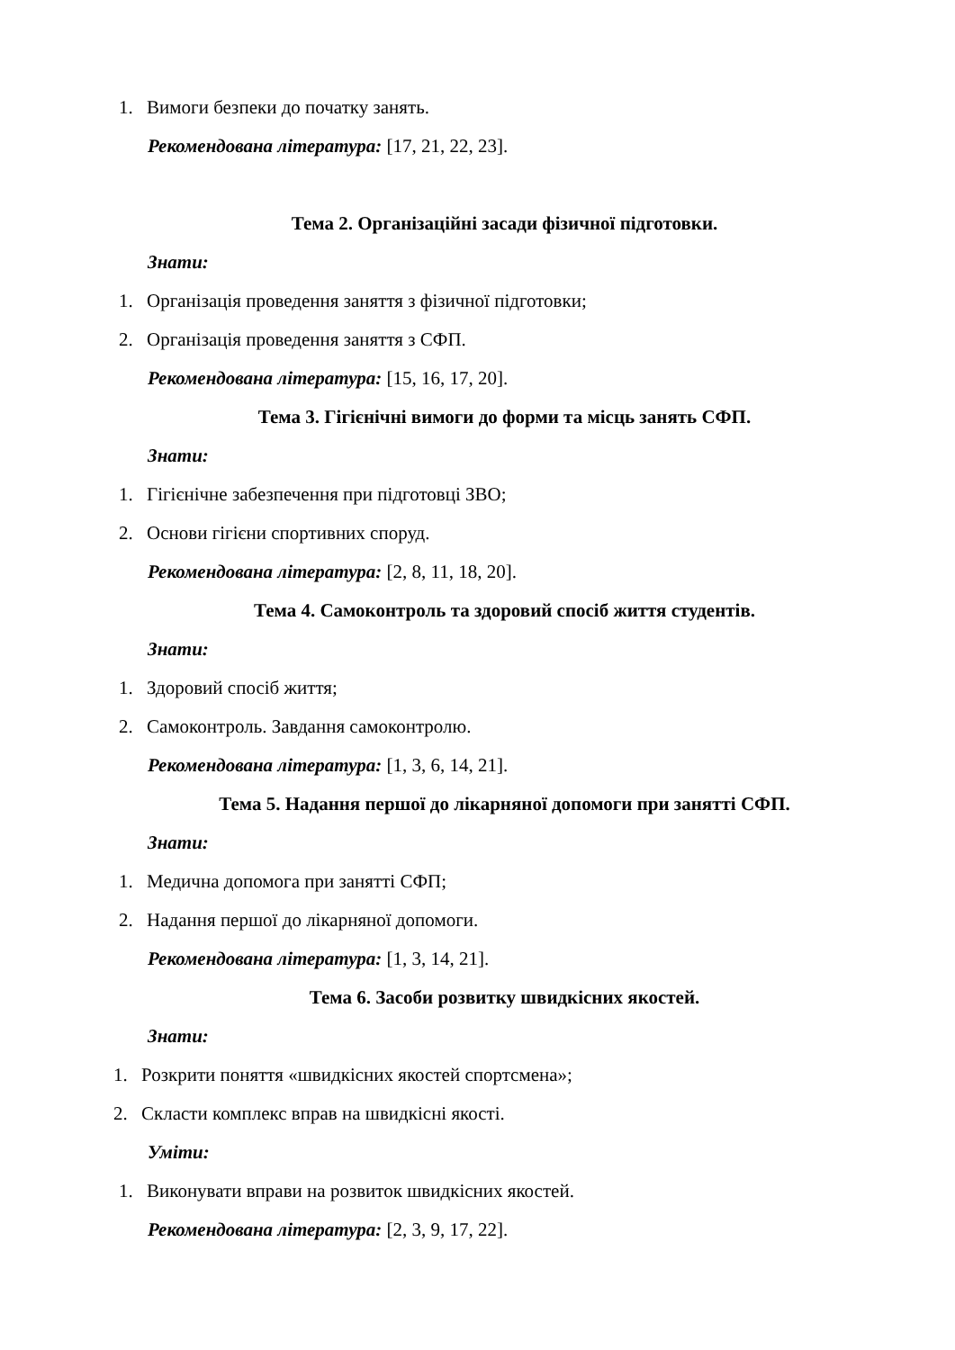1. Вимоги безпеки до початку занять.
Рекомендована література: [17, 21, 22, 23].
Тема 2. Організаційні засади фізичної підготовки.
Знати:
1. Організація проведення заняття з фізичної підготовки;
2. Організація проведення заняття з СФП.
Рекомендована література: [15, 16, 17, 20].
Тема 3. Гігієнічні вимоги до форми та місць занять СФП.
Знати:
1. Гігієнічне забезпечення при підготовці ЗВО;
2. Основи гігієни спортивних споруд.
Рекомендована література: [2, 8, 11, 18, 20].
Тема 4. Самоконтроль та здоровий спосіб життя студентів.
Знати:
1. Здоровий спосіб життя;
2. Самоконтроль. Завдання самоконтролю.
Рекомендована література: [1, 3, 6, 14, 21].
Тема 5. Надання першої до лікарняної допомоги при занятті СФП.
Знати:
1. Медична допомога при занятті СФП;
2. Надання першої до лікарняної допомоги.
Рекомендована література: [1, 3, 14, 21].
Тема 6. Засоби розвитку швидкісних якостей.
Знати:
1. Розкрити поняття «швидкісних якостей спортсмена»;
2. Скласти комплекс вправ на швидкісні якості.
Уміти:
1. Виконувати вправи на розвиток швидкісних якостей.
Рекомендована література: [2, 3, 9, 17, 22].